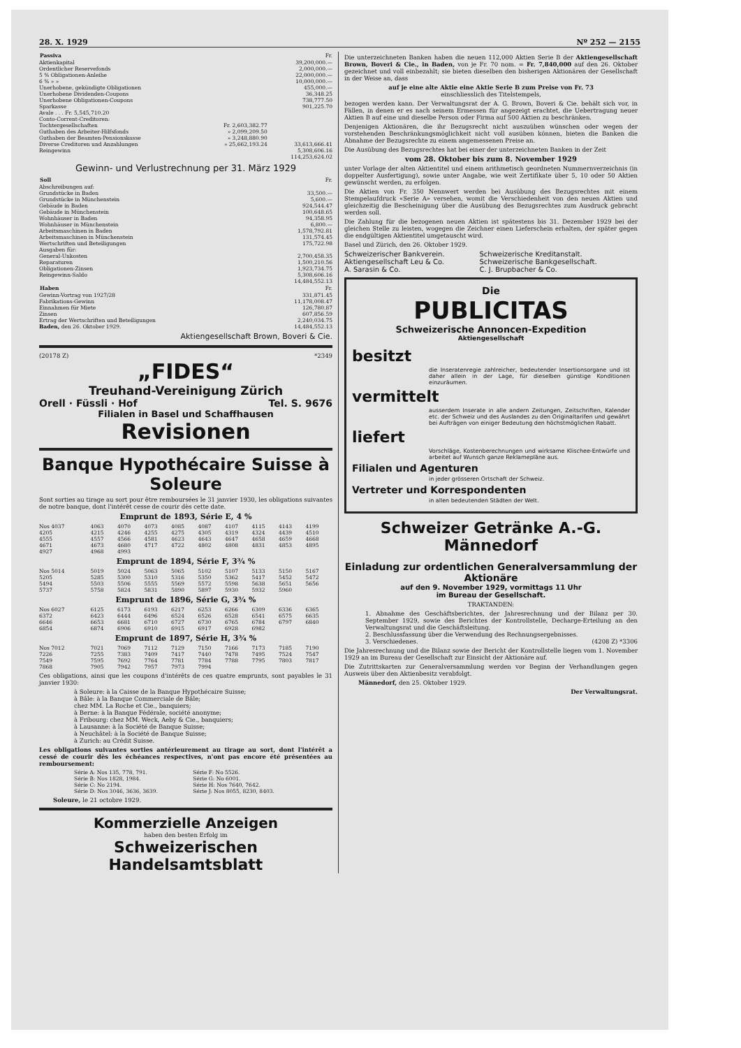28. X. 1929 Nº 252 — 2155
| Passiva | | Fr. |
| Aktienkapital | | 39,200,000.— |
| Ordentlicher Reservefonds | | 2,000,000.— |
| 5 % Obligationen-Anleihe | | 22,000,000.— |
| 6 % » » | | 10,000,000.— |
| Unerhobene, gekündigte Obligationen | | 455,000.— |
| Unerhobene Dividenden-Coupons | | 36,348.25 |
| Unerhobene Obligationen-Coupons | | 738,777.50 |
| Sparkasse | | 901,225.70 |
| Avale . . . Fr. 5,545,710.20 | | |
| Conto-Corrent-Creditoren: | | |
| Tochtergesellschaften | Fr. 2,603,382.77 | |
| Guthaben des Arbeiter-Hilfsfonds | » 2,099,209.50 | |
| Guthaben der Beamten-Pensionskasse | » 3,248,880.90 | |
| Diverse Creditoren und Anzahlungen | » 25,662,193.24 | 33,613,666.41 |
| Reingewinn | | 5,308,606.16 |
| | | 114,253,624.02 |
Gewinn- und Verlustrechnung per 31. März 1929
| Soll | Fr. |
| Abschreibungen auf: | |
| Grundstücke in Baden | 33,500.— |
| Grundstücke in Münchenstein | 5,600.— |
| Gebäude in Baden | 924,544.47 |
| Gebäude in Münchenstein | 100,648.65 |
| Wohnhäuser in Baden | 94,358.95 |
| Wohnhäuser in Münchenstein | 6,800.— |
| Arbeitsmaschinen in Baden | 1,578,792.81 |
| Arbeitsmaschinen in Münchenstein | 131,574.45 |
| Wertschriften und Beteiligungen | 175,722.98 |
| Ausgaben für: | |
| General-Unkosten | 2,700,458.35 |
| Reparaturen | 1,500,210.56 |
| Obligationen-Zinsen | 1,923,734.75 |
| Reingewinn-Saldo | 5,308,606.16 |
| | 14,484,552.13 |
| Haben | Fr. |
| Gewinn-Vortrag von 1927/28 | 331,871.45 |
| Fabrikations-Gewinn | 11,178,008.47 |
| Einnahmen für Miete | 126,780.87 |
| Zinsen | 607,856.59 |
| Ertrag der Wertschriften und Beteiligungen | 2,240,034.75 |
| Baden, den 26. Oktober 1929. | 14,484,552.13 |
Aktiengesellschaft Brown, Boveri & Cie.
(20178 Z) *2349
„FIDES“
Treuhand-Vereinigung Zürich
Orell · Füssli · Hof Tel. S. 9676
Filialen in Basel und Schaffhausen
Revisionen
Banque Hypothécaire Suisse à Soleure
Sont sorties au tirage au sort pour être remboursées le 31 janvier 1930, les obligations suivantes de notre banque, dont l'intérêt cesse de courir dès cette date.
Emprunt de 1893, Série E, 4 %
| Nos 4037 | 4063 | 4070 | 4073 | 4085 | 4087 | 4107 | 4115 | 4143 | 4199 |
| 4205 | 4215 | 4246 | 4255 | 4275 | 4305 | 4319 | 4324 | 4439 | 4510 |
| 4555 | 4557 | 4566 | 4581 | 4623 | 4643 | 4647 | 4658 | 4659 | 4668 |
| 4671 | 4673 | 4680 | 4717 | 4722 | 4802 | 4808 | 4831 | 4853 | 4895 |
| 4927 | 4968 | 4993 | | | | | | | |
Emprunt de 1894, Série F, 3¾ %
| Nos 5014 | 5019 | 5024 | 5063 | 5065 | 5102 | 5107 | 5133 | 5150 | 5167 |
| 5205 | 5285 | 5300 | 5310 | 5316 | 5350 | 5362 | 5417 | 5452 | 5472 |
| 5494 | 5503 | 5506 | 5555 | 5569 | 5572 | 5598 | 5638 | 5651 | 5656 |
| 5737 | 5758 | 5824 | 5831 | 5890 | 5897 | 5930 | 5932 | 5960 | |
Emprunt de 1896, Série G, 3¾ %
| Nos 6027 | 6125 | 6173 | 6193 | 6217 | 6253 | 6266 | 6309 | 6336 | 6365 |
| 6372 | 6423 | 6444 | 6496 | 6524 | 6526 | 6528 | 6541 | 6575 | 6635 |
| 6646 | 6653 | 6681 | 6710 | 6727 | 6730 | 6765 | 6784 | 6797 | 6840 |
| 6854 | 6874 | 6906 | 6910 | 6915 | 6917 | 6928 | 6982 | | |
Emprunt de 1897, Série H, 3¾ %
| Nos 7012 | 7021 | 7069 | 7112 | 7129 | 7150 | 7166 | 7173 | 7185 | 7190 |
| 7226 | 7255 | 7383 | 7409 | 7417 | 7440 | 7478 | 7495 | 7524 | 7547 |
| 7549 | 7595 | 7692 | 7764 | 7781 | 7784 | 7788 | 7795 | 7803 | 7817 |
| 7868 | 7905 | 7942 | 7957 | 7973 | 7994 | | | | |
Ces obligations, ainsi que les coupons d'intérêts de ces quatre emprunts, sont payables le 31 janvier 1930:
à Soleure: à la Caisse de la Banque Hypothécaire Suisse;
à Bâle: à la Banque Commerciale de Bâle;
chez MM. La Roche et Cie., banquiers;
à Berne: à la Banque Fédérale, société anonyme;
à Fribourg: chez MM. Weck, Aeby & Cie., banquiers;
à Lausanne: à la Société de Banque Suisse;
à Neuchâtel: à la Société de Banque Suisse;
à Zurich: au Crédit Suisse.
Les obligations suivantes sorties antérieurement au tirage au sort, dont l'intérêt a cessé de courir dès les échéances respectives, n'ont pas encore été présentées au remboursement:
| Série A: Nos 135, 778, 791. | Série F: No 5526. |
| Série B: Nos 1828, 1984. | Série G: No 6001. |
| Série C: No 2194. | Série H: Nos 7640, 7642. |
| Série D: Nos 3046, 3636, 3639. | Série J: Nos 8055, 8230, 8403. |
Soleure, le 21 octobre 1929.
Kommerzielle Anzeigen
haben den besten Erfolg im
Schweizerischen Handelsamtsblatt
Die unterzeichneten Banken haben die neuen 112,000 Aktien Serie B der Aktiengesellschaft Brown, Boveri & Cie., in Baden, von je Fr. 70 nom. = Fr. 7,840,000 auf den 26. Oktober gezeichnet und voll einbezahlt; sie bieten dieselben den bisherigen Aktionären der Gesellschaft in der Weise an, dass
auf je eine alte Aktie eine Aktie Serie B zum Preise von Fr. 73
einschliesslich des Titelstempels,
bezogen werden kann. Der Verwaltungsrat der A. G. Brown, Boveri & Cie. behält sich vor, in Fällen, in denen er es nach seinem Ermessen für angezeigt erachtet, die Uebertragung neuer Aktien B auf eine und dieselbe Person oder Firma auf 500 Aktien zu beschränken.
Denjenigen Aktionären, die ihr Bezugsrecht nicht auszuüben wünschen oder wegen der vorstehenden Beschränkungsmöglichkeit nicht voll ausüben können, bieten die Banken die Abnahme der Bezugsrechte zu einem angemessenen Preise an.
Die Ausübung des Bezugsrechtes hat bei einer der unterzeichneten Banken in der Zeit
vom 28. Oktober bis zum 8. November 1929
unter Vorlage der alten Aktientitel und einem arithmetisch geordneten Nummernverzeichnis (in doppelter Ausfertigung), sowie unter Angabe, wie weit Zertifikate über 5, 10 oder 50 Aktien gewünscht werden, zu erfolgen.
Die Aktien von Fr. 350 Nennwert werden bei Ausübung des Bezugsrechtes mit einem Stempelaufdruck «Serie A» versehen, womit die Verschiedenheit von den neuen Aktien und gleichzeitig die Bescheinigung über die Ausübung des Bezugsrechtes zum Ausdruck gebracht werden soll.
Die Zahlung für die bezogenen neuen Aktien ist spätestens bis 31. Dezember 1929 bei der gleichen Stelle zu leisten, wogegen die Zeichner einen Lieferschein erhalten, der später gegen die endgültigen Aktientitel umgetauscht wird.
Basel und Zürich, den 26. Oktober 1929.
| Schweizerischer Bankverein. | Schweizerische Kreditanstalt. |
| Aktiengesellschaft Leu & Co. | Schweizerische Bankgesellschaft. |
| A. Sarasin & Co. | C. J. Brupbacher & Co. |
Die
PUBLICITAS
Schweizerische Annoncen-Expedition
Aktiengesellschaft
besitzt
die Inseratenregie zahlreicher, bedeutender Insertionsorgane und ist daher allein in der Lage, für dieselben günstige Konditionen einzuräumen.
vermittelt
ausserdem Inserate in alle andern Zeitungen, Zeitschriften, Kalender etc. der Schweiz und des Auslandes zu den Originaltarifen und gewährt bei Aufträgen von einiger Bedeutung den höchstmöglichen Rabatt.
liefert
Vorschläge, Kostenberechnungen und wirksame Klischee-Entwürfe und arbeitet auf Wunsch ganze Reklamepläne aus.
Filialen und Agenturen
in jeder grösseren Ortschaft der Schweiz.
Vertreter und Korrespondenten
in allen bedeutenden Städten der Welt.
Schweizer Getränke A.-G. Männedorf
Einladung zur ordentlichen Generalversammlung der Aktionäre
auf den 9. November 1929, vormittags 11 Uhr
im Bureau der Gesellschaft.
TRAKTANDEN:
1. Abnahme des Geschäftsberichtes, der Jahresrechnung und der Bilanz per 30. September 1929, sowie des Berichtes der Kontrollstelle, Decharge-Erteilung an den Verwaltungsrat und die Geschäftsleitung.
2. Beschlussfassung über die Verwendung des Rechnungsergebnisses.
3. Verschiedenes. (4208 Z) *3306
Die Jahresrechnung und die Bilanz sowie der Bericht der Kontrollstelle liegen vom 1. November 1929 an im Bureau der Gesellschaft zur Einsicht der Aktionäre auf.
Die Zutrittskarten zur Generalversammlung werden vor Beginn der Verhandlungen gegen Ausweis über den Aktienbesitz verabfolgt.
Männedorf, den 25. Oktober 1929.
Der Verwaltungsrat.